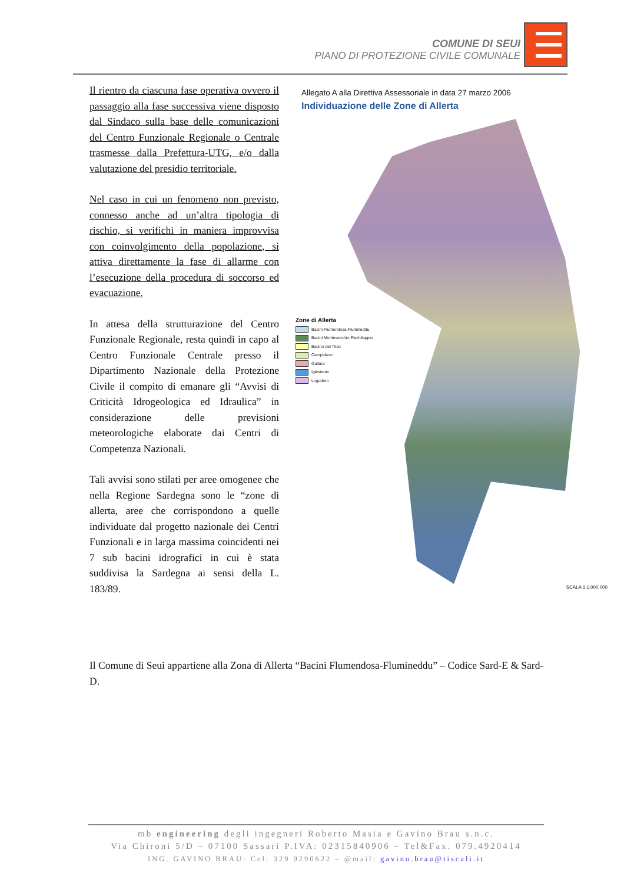COMUNE DI SEUI
PIANO DI PROTEZIONE CIVILE COMUNALE
Il rientro da ciascuna fase operativa ovvero il passaggio alla fase successiva viene disposto dal Sindaco sulla base delle comunicazioni del Centro Funzionale Regionale o Centrale trasmesse dalla Prefettura-UTG, e/o dalla valutazione del presidio territoriale.
Nel caso in cui un fenomeno non previsto, connesso anche ad un’altra tipologia di rischio, si verifichi in maniera improvvisa con coinvolgimento della popolazione, si attiva direttamente la fase di allarme con l’esecuzione della procedura di soccorso ed evacuazione.
In attesa della strutturazione del Centro Funzionale Regionale, resta quindi in capo al Centro Funzionale Centrale presso il Dipartimento Nazionale della Protezione Civile il compito di emanare gli “Avvisi di Criticità Idrogeologica ed Idraulica” in considerazione delle previsioni meteorologiche elaborate dai Centri di Competenza Nazionali.
Tali avvisi sono stilati per aree omogenee che nella Regione Sardegna sono le “zone di allerta, aree che corrispondono a quelle individuate dal progetto nazionale dei Centri Funzionali e in larga massima coincidenti nei 7 sub bacini idrografici in cui è stata suddivisa la Sardegna ai sensi della L. 183/89.
Allegato A alla Direttiva Assessoriale in data 27 marzo 2006
Individuazione delle Zone di Allerta
Zone di Allerta
Bacini Flumendosa-Flumineddu
Bacini Montevecchio-Pischilappiu
Bacino del Tirso
Campidano
Gallura
Iglesiente
Logudoro
SCALA 1:1.000.000
Il Comune di Seui appartiene alla Zona di Allerta “Bacini Flumendosa-Flumineddu” – Codice Sard-E & Sard-D.
mb engineering degli ingegneri Roberto Masia e Gavino Brau s.n.c.
Via Chironi 5/D – 07100 Sassari P.IVA: 02315840906 – Tel&Fax. 079.4920414
ING. GAVINO BRAU: Cel: 329 9290622 – @mail: gavino.brau@tiscali.it